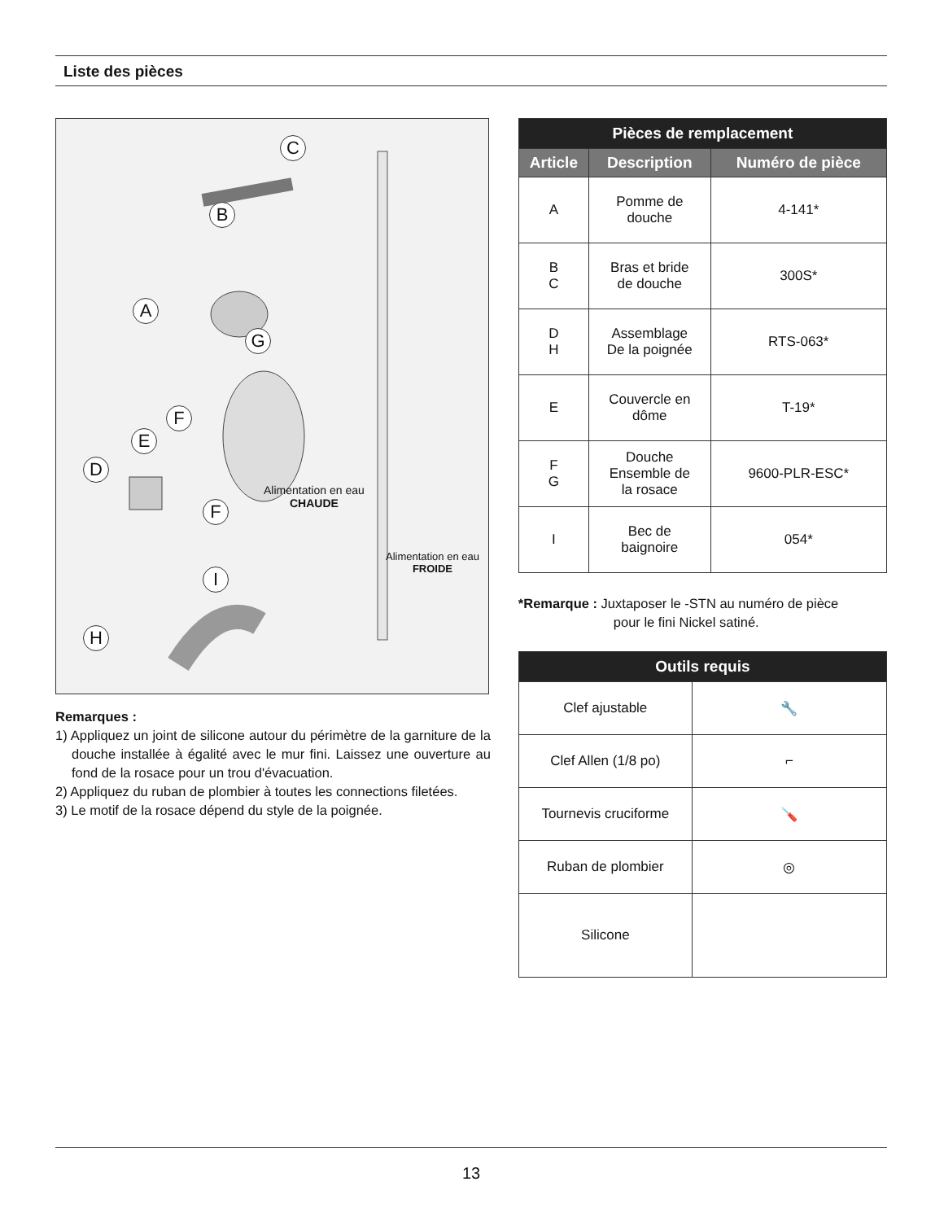Liste des pièces
C
B
A
G
F
E
D
F
I
H
Alimentation en eau
CHAUDE
Alimentation en eau
FROIDE
Remarques :
1) Appliquez un joint de silicone autour du périmètre de la garniture de la douche installée à égalité avec le mur fini. Laissez une ouverture au fond de la rosace pour un trou d'évacuation.
2) Appliquez du ruban de plombier à toutes les connections filetées.
3) Le motif de la rosace dépend du style de la poignée.
| Pièces de remplacement | | |
| --- | --- | --- |
| Article | Description | Numéro de pièce |
| A | Pomme de douche | 4-141* |
| B C | Bras et bride de douche | 300S* |
| D H | Assemblage De la poignée | RTS-063* |
| E | Couvercle en dôme | T-19* |
| F G | Douche Ensemble de la rosace | 9600-PLR-ESC* |
| I | Bec de baignoire | 054* |
*Remarque : Juxtaposer le -STN au numéro de pièce
pour le fini Nickel satiné.
| Outils requis | |
| --- | --- |
| Clef ajustable | 🔧 |
| Clef Allen (1/8 po) | ⌐ |
| Tournevis cruciforme | 🪛 |
| Ruban de plombier | ◎ |
| Silicone | |
13